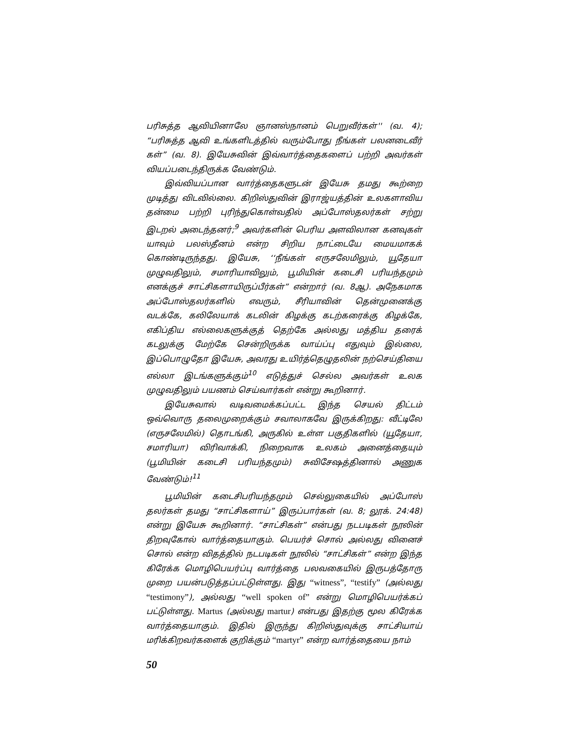பரிசுத்த ஆவியினாலே ஞானஸ்நானம் பெறுவீர்கள்'' (வ. 4); “பரிசுத்த ஆவி உங்களிடத்தில் வரும்போது நீங்கள் பலனடைவீர் கள்” (வ. 8). இயேசுவின் இவ்வார்த்தைகளைப் பற்றி அவர்கள் வியப்படைந்திருக்க வேண்டும்.
இவ்வியப்பான வார்த்தைகளுடன் இயேசு தமது கூற்றை முடித்து விடவில்லை. கிறிஸ்துவின் இராஜ்யத்தின் உலகளாவிய தன்மை பற்றி புரிந்துகொள்வதில் அப்போஸ்தலர்கள் சற்று இடறல் அடைந்தனர்;<sup>9</sup> அவர்களின் பெரிய அளவிலான கனவுகள் யாவும் பலஸ்தீனம் என்ற சிறிய நாட்டையே மையமாகக் கொண்டிருந்தது. இயேசு, ‘‘நீங்கள் எருசலேமிலும், யூதேயா முழுவதிலும், சமாரியாவிலும், பூமியின் கடைசி பரியந்தமும் எனக்குச் சாட்சிகளாயிருப்பீர்கள்” என்றார் (வ. 8ஆ). அநேகமாக அப்போஸ்தலர்களில் எவரும், சீரியாவின் தென்முனைக்கு வடக்கே, கலிலேயாக் கடலின் கிழக்கு கடற்கரைக்கு கிழக்கே, எகிப்திய எல்லைகளுக்குத் தெற்கே அல்லது மத்திய தரைக் கடலுக்கு மேற்கே சென்றிருக்க வாய்ப்பு எதுவும் இல்லை, இப்பொழுதோ இயேசு, அவரது உயிர்த்தெழுதலின் நற்செய்தியை எல்லா இடங்களுக்கும்<sup>10</sup> எடுத்துச் செல்ல அவர்கள் உலக முழுவதிலும் பயணம் செய்வார்கள் என்று கூறினார்.
இயேசுவால் வடிவமைக்கப்பட்ட இந்த செயல் திட்டம் ஒவ்வொரு தலைமுறைக்கும் சவாலாகவே இருக்கிறது: வீட்டிலே (எருசலேமில்) தொடங்கி, அருகில் உள்ள பகுதிகளில் (யூதேயா, சமாரியா) விரிவாக்கி, நிறைவாக உலகம் அனைத்தையும் (பூமியின் கடைசி பரியந்தமும்) சுவிசேஷத்தினால் அணுக வேண்டும்!<sup>11</sup>
பூமியின் கடைசிபரியந்தமும் செல்லுகையில் அப்போஸ் தலர்கள் தமது “சாட்சிகளாய்” இருப்பார்கள் (வ. 8; லூக். 24:48) என்று இயேசு கூறினார். “சாட்சிகள்” என்பது நடபடிகள் நூலின் திறவுகோல் வார்த்தையாகும். பெயர்ச் சொல் அல்லது வினைச் சொல் என்ற விதத்தில் நடபடிகள் நூலில் “சாட்சிகள்” என்ற இந்த கிரேக்க மொழிபெயர்ப்பு வார்த்தை பலவகையில் இருபத்தோரு முறை பயன்படுத்தப்பட்டுள்ளது. இது “witness”, “testify” (அல்லது “testimony”), அல்லது “well spoken of” என்று மொழிபெயர்க்கப் பட்டுள்ளது. Martus (அல்லது martur) என்பது இதற்கு மூல கிரேக்க வார்த்தையாகும். இதில் இருந்து கிறிஸ்துவுக்கு சாட்சியாய் மரிக்கிறவர்களைக் குறிக்கும் “martyr” என்ற வார்த்தையை நாம்
50